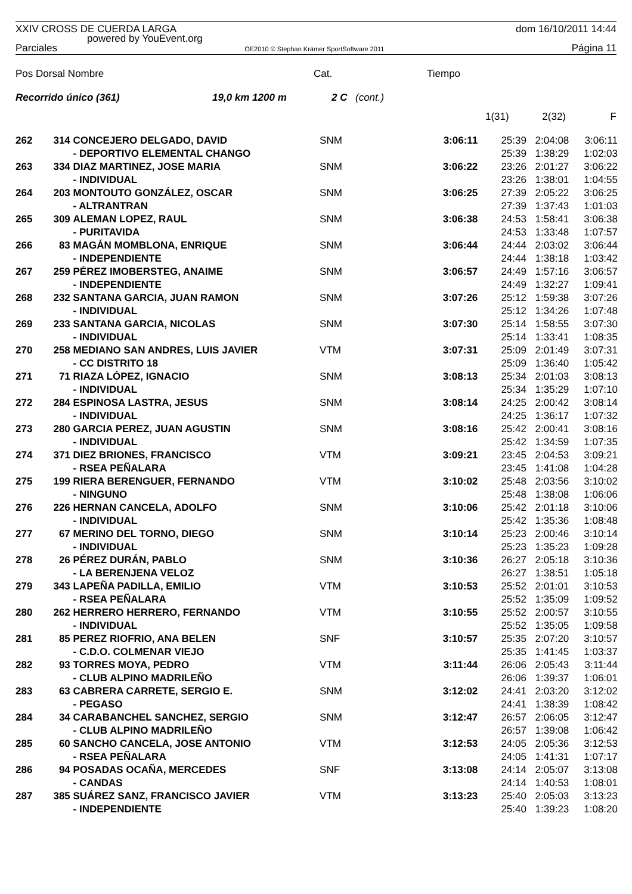XXIV CROSS DE CUERDA LARGA dom 16/10/2011 14:44
powered by YouEvent.org
Parciales OE2010 © Stephan Krämer SportSoftware 2011 Página 11
Pos Dorsal Nombre Cat. Tiempo
Recorrido único (361) 19,0 km 1200 m 2 C (cont.)
1(31) 2(32) F
| 262 | 314 | CONCEJERO DELGADO, DAVID | SNM | 3:06:11 | 25:39 | 2:04:08 | 3:06:11 |
| | | - DEPORTIVO ELEMENTAL CHANGO | | | 25:39 | 1:38:29 | 1:02:03 |
| 263 | 334 | DIAZ MARTINEZ, JOSE MARIA | SNM | 3:06:22 | 23:26 | 2:01:27 | 3:06:22 |
| | | - INDIVIDUAL | | | 23:26 | 1:38:01 | 1:04:55 |
| 264 | 203 | MONTOUTO GONZÁLEZ, OSCAR | SNM | 3:06:25 | 27:39 | 2:05:22 | 3:06:25 |
| | | - ALTRANTRAN | | | 27:39 | 1:37:43 | 1:01:03 |
| 265 | 309 | ALEMAN LOPEZ, RAUL | SNM | 3:06:38 | 24:53 | 1:58:41 | 3:06:38 |
| | | - PURITAVIDA | | | 24:53 | 1:33:48 | 1:07:57 |
| 266 | 83 | MAGÁN MOMBLONA, ENRIQUE | SNM | 3:06:44 | 24:44 | 2:03:02 | 3:06:44 |
| | | - INDEPENDIENTE | | | 24:44 | 1:38:18 | 1:03:42 |
| 267 | 259 | PÉREZ IMOBERSTEG, ANAIME | SNM | 3:06:57 | 24:49 | 1:57:16 | 3:06:57 |
| | | - INDEPENDIENTE | | | 24:49 | 1:32:27 | 1:09:41 |
| 268 | 232 | SANTANA GARCIA, JUAN RAMON | SNM | 3:07:26 | 25:12 | 1:59:38 | 3:07:26 |
| | | - INDIVIDUAL | | | 25:12 | 1:34:26 | 1:07:48 |
| 269 | 233 | SANTANA GARCIA, NICOLAS | SNM | 3:07:30 | 25:14 | 1:58:55 | 3:07:30 |
| | | - INDIVIDUAL | | | 25:14 | 1:33:41 | 1:08:35 |
| 270 | 258 | MEDIANO SAN ANDRES, LUIS JAVIER | VTM | 3:07:31 | 25:09 | 2:01:49 | 3:07:31 |
| | | - CC DISTRITO 18 | | | 25:09 | 1:36:40 | 1:05:42 |
| 271 | 71 | RIAZA LÓPEZ, IGNACIO | SNM | 3:08:13 | 25:34 | 2:01:03 | 3:08:13 |
| | | - INDIVIDUAL | | | 25:34 | 1:35:29 | 1:07:10 |
| 272 | 284 | ESPINOSA LASTRA, JESUS | SNM | 3:08:14 | 24:25 | 2:00:42 | 3:08:14 |
| | | - INDIVIDUAL | | | 24:25 | 1:36:17 | 1:07:32 |
| 273 | 280 | GARCIA PEREZ, JUAN AGUSTIN | SNM | 3:08:16 | 25:42 | 2:00:41 | 3:08:16 |
| | | - INDIVIDUAL | | | 25:42 | 1:34:59 | 1:07:35 |
| 274 | 371 | DIEZ BRIONES, FRANCISCO | VTM | 3:09:21 | 23:45 | 2:04:53 | 3:09:21 |
| | | - RSEA PEÑALARA | | | 23:45 | 1:41:08 | 1:04:28 |
| 275 | 199 | RIERA BERENGUER, FERNANDO | VTM | 3:10:02 | 25:48 | 2:03:56 | 3:10:02 |
| | | - NINGUNO | | | 25:48 | 1:38:08 | 1:06:06 |
| 276 | 226 | HERNAN CANCELA, ADOLFO | SNM | 3:10:06 | 25:42 | 2:01:18 | 3:10:06 |
| | | - INDIVIDUAL | | | 25:42 | 1:35:36 | 1:08:48 |
| 277 | 67 | MERINO DEL TORNO, DIEGO | SNM | 3:10:14 | 25:23 | 2:00:46 | 3:10:14 |
| | | - INDIVIDUAL | | | 25:23 | 1:35:23 | 1:09:28 |
| 278 | 26 | PÉREZ DURÁN, PABLO | SNM | 3:10:36 | 26:27 | 2:05:18 | 3:10:36 |
| | | - LA BERENJENA VELOZ | | | 26:27 | 1:38:51 | 1:05:18 |
| 279 | 343 | LAPEÑA PADILLA, EMILIO | VTM | 3:10:53 | 25:52 | 2:01:01 | 3:10:53 |
| | | - RSEA PEÑALARA | | | 25:52 | 1:35:09 | 1:09:52 |
| 280 | 262 | HERRERO HERRERO, FERNANDO | VTM | 3:10:55 | 25:52 | 2:00:57 | 3:10:55 |
| | | - INDIVIDUAL | | | 25:52 | 1:35:05 | 1:09:58 |
| 281 | 85 | PEREZ RIOFRIO, ANA BELEN | SNF | 3:10:57 | 25:35 | 2:07:20 | 3:10:57 |
| | | - C.D.O. COLMENAR VIEJO | | | 25:35 | 1:41:45 | 1:03:37 |
| 282 | 93 | TORRES MOYA, PEDRO | VTM | 3:11:44 | 26:06 | 2:05:43 | 3:11:44 |
| | | - CLUB ALPINO MADRILEÑO | | | 26:06 | 1:39:37 | 1:06:01 |
| 283 | 63 | CABRERA CARRETE, SERGIO E. | SNM | 3:12:02 | 24:41 | 2:03:20 | 3:12:02 |
| | | - PEGASO | | | 24:41 | 1:38:39 | 1:08:42 |
| 284 | 34 | CARABANCHEL SANCHEZ, SERGIO | SNM | 3:12:47 | 26:57 | 2:06:05 | 3:12:47 |
| | | - CLUB ALPINO MADRILEÑO | | | 26:57 | 1:39:08 | 1:06:42 |
| 285 | 60 | SANCHO CANCELA, JOSE ANTONIO | VTM | 3:12:53 | 24:05 | 2:05:36 | 3:12:53 |
| | | - RSEA PEÑALARA | | | 24:05 | 1:41:31 | 1:07:17 |
| 286 | 94 | POSADAS OCAÑA, MERCEDES | SNF | 3:13:08 | 24:14 | 2:05:07 | 3:13:08 |
| | | - CANDAS | | | 24:14 | 1:40:53 | 1:08:01 |
| 287 | 385 | SUÁREZ SANZ, FRANCISCO JAVIER | VTM | 3:13:23 | 25:40 | 2:05:03 | 3:13:23 |
| | | - INDEPENDIENTE | | | 25:40 | 1:39:23 | 1:08:20 |